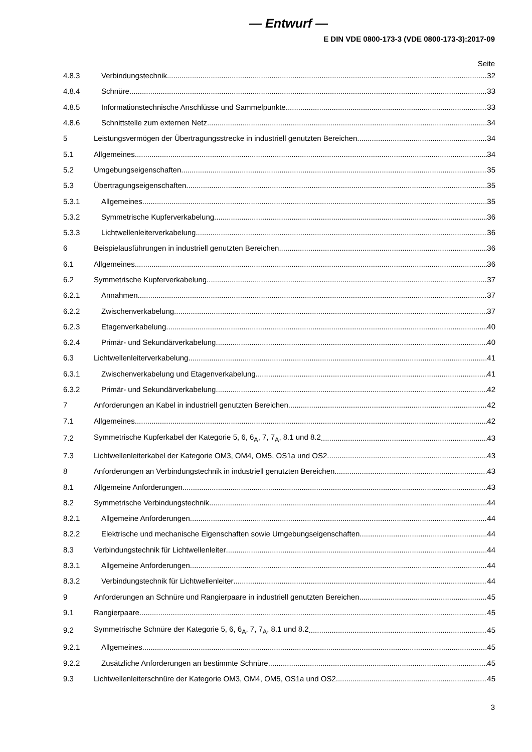— Entwurf —
E DIN VDE 0800-173-3 (VDE 0800-173-3):2017-09
Seite
4.8.3 Verbindungstechnik 32
4.8.4 Schnüre 33
4.8.5 Informationstechnische Anschlüsse und Sammelpunkte 33
4.8.6 Schnittstelle zum externen Netz 34
5 Leistungsvermögen der Übertragungsstrecke in industriell genutzten Bereichen 34
5.1 Allgemeines 34
5.2 Umgebungseigenschaften 35
5.3 Übertragungseigenschaften 35
5.3.1 Allgemeines 35
5.3.2 Symmetrische Kupferverkabelung 36
5.3.3 Lichtwellenleiterverkabelung 36
6 Beispielausführungen in industriell genutzten Bereichen 36
6.1 Allgemeines 36
6.2 Symmetrische Kupferverkabelung 37
6.2.1 Annahmen 37
6.2.2 Zwischenverkabelung 37
6.2.3 Etagenverkabelung 40
6.2.4 Primär- und Sekundärverkabelung 40
6.3 Lichtwellenleiterverkabelung 41
6.3.1 Zwischenverkabelung und Etagenverkabelung 41
6.3.2 Primär- und Sekundärverkabelung 42
7 Anforderungen an Kabel in industriell genutzten Bereichen 42
7.1 Allgemeines 42
7.2 Symmetrische Kupferkabel der Kategorie 5, 6, 6<sub>A</sub>, 7, 7<sub>A</sub>, 8.1 und 8.2 43
7.3 Lichtwellenleiterkabel der Kategorie OM3, OM4, OM5, OS1a und OS2 43
8 Anforderungen an Verbindungstechnik in industriell genutzten Bereichen 43
8.1 Allgemeine Anforderungen 43
8.2 Symmetrische Verbindungstechnik 44
8.2.1 Allgemeine Anforderungen 44
8.2.2 Elektrische und mechanische Eigenschaften sowie Umgebungseigenschaften 44
8.3 Verbindungstechnik für Lichtwellenleiter 44
8.3.1 Allgemeine Anforderungen 44
8.3.2 Verbindungstechnik für Lichtwellenleiter 44
9 Anforderungen an Schnüre und Rangierpaare in industriell genutzten Bereichen 45
9.1 Rangierpaare 45
9.2 Symmetrische Schnüre der Kategorie 5, 6, 6<sub>A</sub>, 7, 7<sub>A</sub>, 8.1 und 8.2 45
9.2.1 Allgemeines 45
9.2.2 Zusätzliche Anforderungen an bestimmte Schnüre 45
9.3 Lichtwellenleiterschnüre der Kategorie OM3, OM4, OM5, OS1a und OS2 45
3